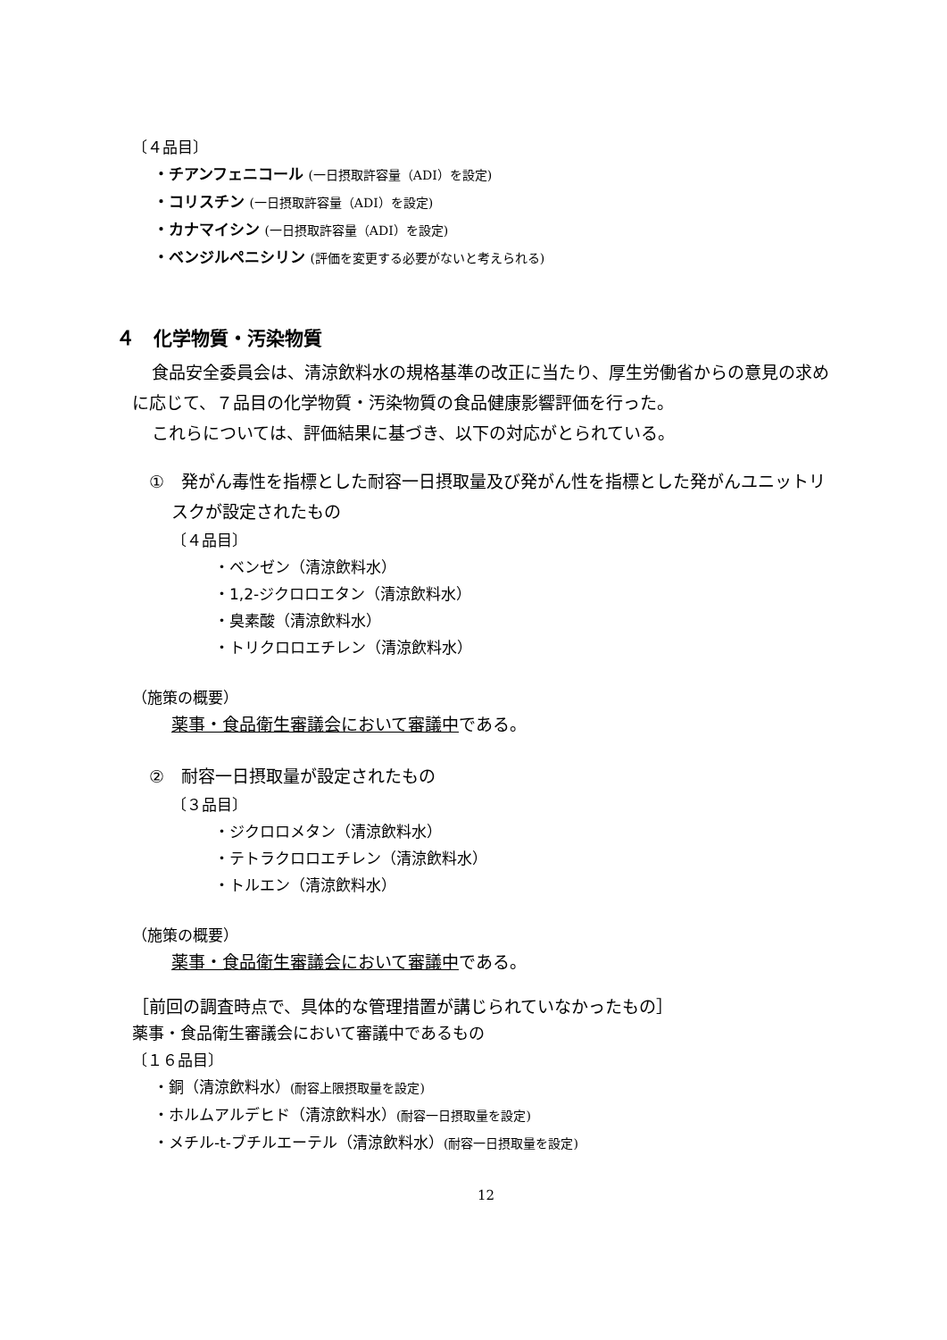〔４品目〕
・チアンフェニコール (一日摂取許容量（ADI）を設定)
・コリスチン (一日摂取許容量（ADI）を設定)
・カナマイシン (一日摂取許容量（ADI）を設定)
・ベンジルペニシリン (評価を変更する必要がないと考えられる)
４　化学物質・汚染物質
食品安全委員会は、清涼飲料水の規格基準の改正に当たり、厚生労働省からの意見の求めに応じて、７品目の化学物質・汚染物質の食品健康影響評価を行った。
これらについては、評価結果に基づき、以下の対応がとられている。
　①　発がん毒性を指標とした耐容一日摂取量及び発がん性を指標とした発がんユニットリスクが設定されたもの
〔４品目〕
・ベンゼン（清涼飲料水）
・1,2-ジクロロエタン（清涼飲料水）
・臭素酸（清涼飲料水）
・トリクロロエチレン（清涼飲料水）
（施策の概要）
薬事・食品衛生審議会において審議中である。
　②　耐容一日摂取量が設定されたもの
〔３品目〕
・ジクロロメタン（清涼飲料水）
・テトラクロロエチレン（清涼飲料水）
・トルエン（清涼飲料水）
（施策の概要）
薬事・食品衛生審議会において審議中である。
［前回の調査時点で、具体的な管理措置が講じられていなかったもの］
薬事・食品衛生審議会において審議中であるもの
〔１６品目〕
・銅（清涼飲料水）(耐容上限摂取量を設定)
・ホルムアルデヒド（清涼飲料水）(耐容一日摂取量を設定)
・メチル-t-ブチルエーテル（清涼飲料水）(耐容一日摂取量を設定)
12